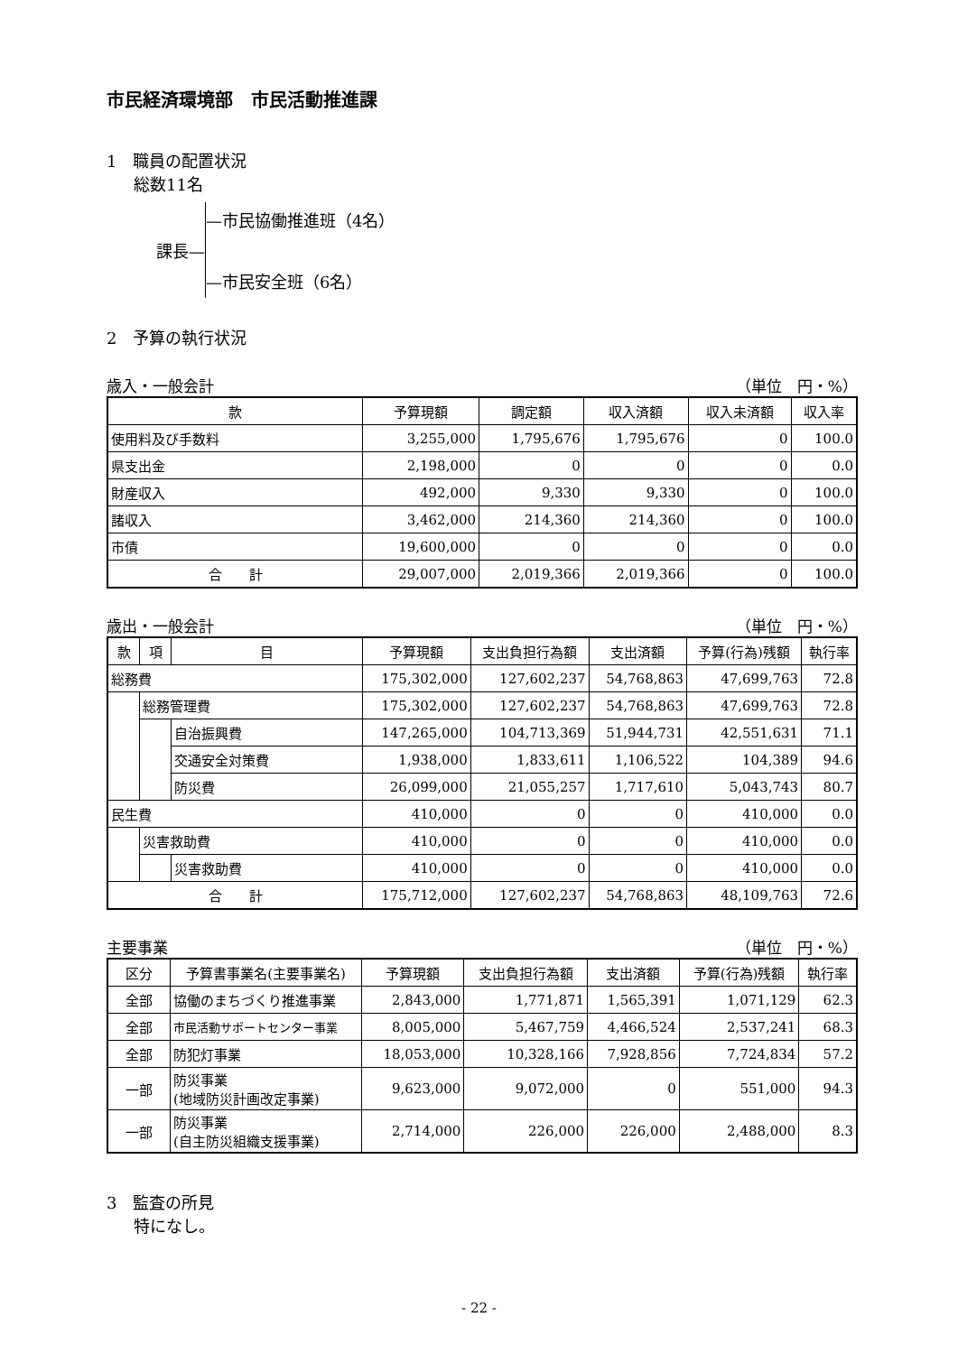市民経済環境部　市民活動推進課
1　職員の配置状況
総数11名
課長—
—市民協働推進班（4名）
—市民安全班（6名）
2　予算の執行状況
歳入・一般会計 （単位　円・%）
| 款 | 予算現額 | 調定額 | 収入済額 | 収入未済額 | 収入率 |
| --- | --- | --- | --- | --- | --- |
| 使用料及び手数料 | 3,255,000 | 1,795,676 | 1,795,676 | 0 | 100.0 |
| 県支出金 | 2,198,000 | 0 | 0 | 0 | 0.0 |
| 財産収入 | 492,000 | 9,330 | 9,330 | 0 | 100.0 |
| 諸収入 | 3,462,000 | 214,360 | 214,360 | 0 | 100.0 |
| 市債 | 19,600,000 | 0 | 0 | 0 | 0.0 |
| 合 計 | 29,007,000 | 2,019,366 | 2,019,366 | 0 | 100.0 |
歳出・一般会計 （単位　円・%）
| 款 | 項 | 目 | 予算現額 | 支出負担行為額 | 支出済額 | 予算(行為)残額 | 執行率 |
| --- | --- | --- | --- | --- | --- | --- | --- |
| 総務費 | | | 175,302,000 | 127,602,237 | 54,768,863 | 47,699,763 | 72.8 |
| | 総務管理費 | | 175,302,000 | 127,602,237 | 54,768,863 | 47,699,763 | 72.8 |
| | | 自治振興費 | 147,265,000 | 104,713,369 | 51,944,731 | 42,551,631 | 71.1 |
| | | 交通安全対策費 | 1,938,000 | 1,833,611 | 1,106,522 | 104,389 | 94.6 |
| | | 防災費 | 26,099,000 | 21,055,257 | 1,717,610 | 5,043,743 | 80.7 |
| 民生費 | | | 410,000 | 0 | 0 | 410,000 | 0.0 |
| | 災害救助費 | | 410,000 | 0 | 0 | 410,000 | 0.0 |
| | | 災害救助費 | 410,000 | 0 | 0 | 410,000 | 0.0 |
| 合 計 | | | 175,712,000 | 127,602,237 | 54,768,863 | 48,109,763 | 72.6 |
主要事業 （単位　円・%）
| 区分 | 予算書事業名(主要事業名) | 予算現額 | 支出負担行為額 | 支出済額 | 予算(行為)残額 | 執行率 |
| --- | --- | --- | --- | --- | --- | --- |
| 全部 | 協働のまちづくり推進事業 | 2,843,000 | 1,771,871 | 1,565,391 | 1,071,129 | 62.3 |
| 全部 | 市民活動サポートセンター事業 | 8,005,000 | 5,467,759 | 4,466,524 | 2,537,241 | 68.3 |
| 全部 | 防犯灯事業 | 18,053,000 | 10,328,166 | 7,928,856 | 7,724,834 | 57.2 |
| 一部 | 防災事業 (地域防災計画改定事業) | 9,623,000 | 9,072,000 | 0 | 551,000 | 94.3 |
| 一部 | 防災事業 (自主防災組織支援事業) | 2,714,000 | 226,000 | 226,000 | 2,488,000 | 8.3 |
3　監査の所見
特になし。
- 22 -